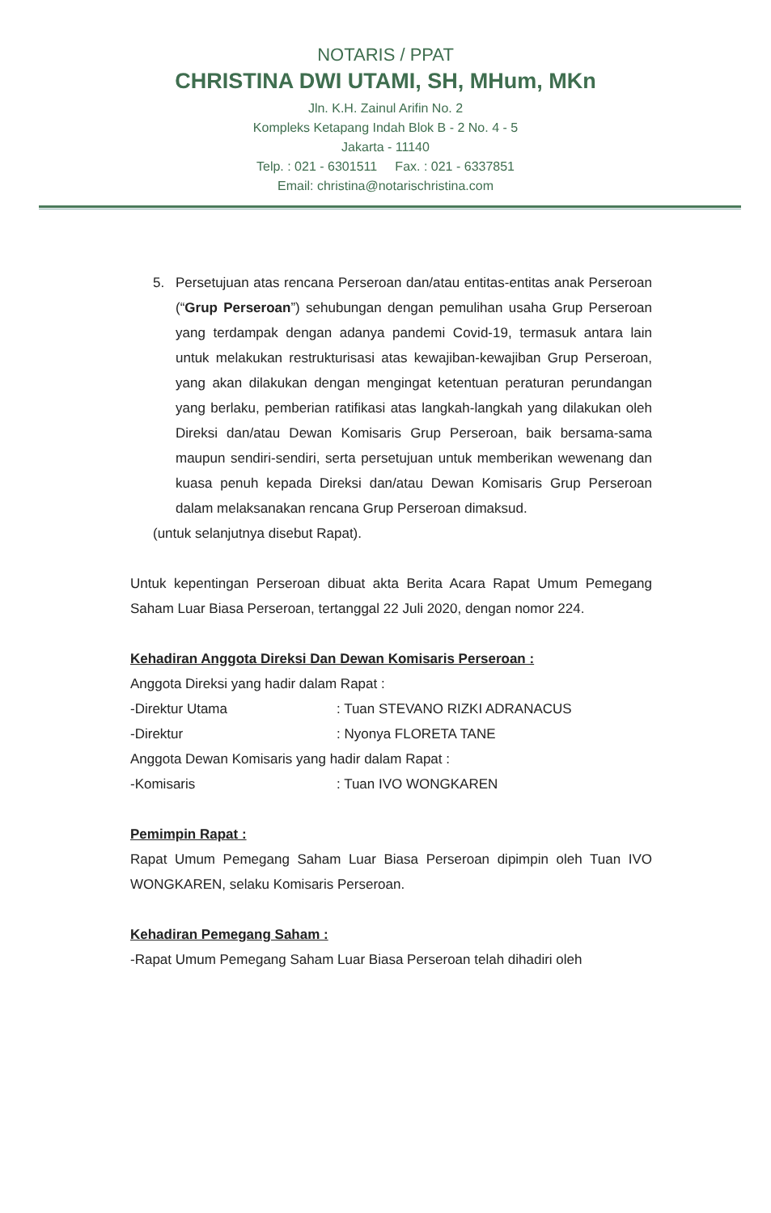NOTARIS / PPAT
CHRISTINA DWI UTAMI, SH, MHum, MKn
Jln. K.H. Zainul Arifin No. 2
Kompleks Ketapang Indah Blok B - 2 No. 4 - 5
Jakarta - 11140
Telp. : 021 - 6301511 Fax. : 021 - 6337851
Email: christina@notarischristina.com
5. Persetujuan atas rencana Perseroan dan/atau entitas-entitas anak Perseroan (“Grup Perseroan”) sehubungan dengan pemulihan usaha Grup Perseroan yang terdampak dengan adanya pandemi Covid-19, termasuk antara lain untuk melakukan restrukturisasi atas kewajiban-kewajiban Grup Perseroan, yang akan dilakukan dengan mengingat ketentuan peraturan perundangan yang berlaku, pemberian ratifikasi atas langkah-langkah yang dilakukan oleh Direksi dan/atau Dewan Komisaris Grup Perseroan, baik bersama-sama maupun sendiri-sendiri, serta persetujuan untuk memberikan wewenang dan kuasa penuh kepada Direksi dan/atau Dewan Komisaris Grup Perseroan dalam melaksanakan rencana Grup Perseroan dimaksud.
(untuk selanjutnya disebut Rapat).
Untuk kepentingan Perseroan dibuat akta Berita Acara Rapat Umum Pemegang Saham Luar Biasa Perseroan, tertanggal 22 Juli 2020, dengan nomor 224.
Kehadiran Anggota Direksi Dan Dewan Komisaris Perseroan :
Anggota Direksi yang hadir dalam Rapat :
-Direktur Utama : Tuan STEVANO RIZKI ADRANACUS
-Direktur : Nyonya FLORETA TANE
Anggota Dewan Komisaris yang hadir dalam Rapat :
-Komisaris : Tuan IVO WONGKAREN
Pemimpin Rapat :
Rapat Umum Pemegang Saham Luar Biasa Perseroan dipimpin oleh Tuan IVO WONGKAREN, selaku Komisaris Perseroan.
Kehadiran Pemegang Saham :
-Rapat Umum Pemegang Saham Luar Biasa Perseroan telah dihadiri oleh
​